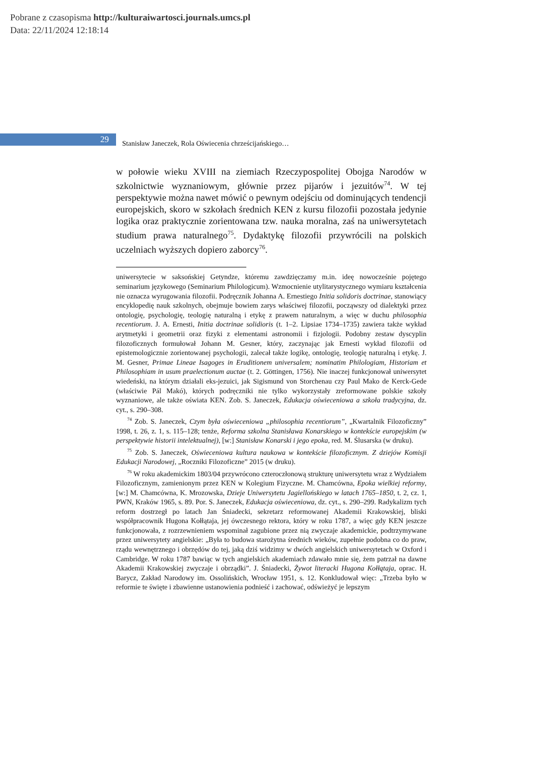Pobrane z czasopisma http://kulturaiwartosci.journals.umcs.pl
Data: 22/11/2024 12:18:14
29
Stanisław Janeczek, Rola Oświecenia chrześcijańskiego…
w połowie wieku XVIII na ziemiach Rzeczypospolitej Obojga Narodów w szkolnictwie wyznaniowym, głównie przez pijarów i jezuitów<sup>74</sup>. W tej perspektywie można nawet mówić o pewnym odejściu od dominujących tendencji europejskich, skoro w szkołach średnich KEN z kursu filozofii pozostała jedynie logika oraz praktycznie zorientowana tzw. nauka moralna, zaś na uniwersytetach studium prawa naturalnego<sup>75</sup>. Dydaktykę filozofii przywrócili na polskich uczelniach wyższych dopiero zaborcy<sup>76</sup>.
uniwersytecie w saksońskiej Getyndze, któremu zawdzięczamy m.in. ideę nowocześnie pojętego seminarium językowego (Seminarium Philologicum). Wzmocnienie utylitarystycznego wymiaru kształcenia nie oznacza wyrugowania filozofii. Podręcznik Johanna A. Ernestiego Initia solidoris doctrinae, stanowiący encyklopedię nauk szkolnych, obejmuje bowiem zarys właściwej filozofii, począwszy od dialektyki przez ontologię, psychologię, teologię naturalną i etykę z prawem naturalnym, a więc w duchu philosophia recentiorum. J. A. Ernesti, Initia doctrinae solidioris (t. 1–2. Lipsiae 1734–1735) zawiera także wykład arytmetyki i geometrii oraz fizyki z elementami astronomii i fizjologii. Podobny zestaw dyscyplin filozoficznych formułował Johann M. Gesner, który, zaczynając jak Ernesti wykład filozofii od epistemologicznie zorientowanej psychologii, zalecał także logikę, ontologię, teologię naturalną i etykę. J. M. Gesner, Primae Lineae Isagoges in Eruditionem universalem; nominatim Philologiam, Historiam et Philosophiam in usum praelectionum auctae (t. 2. Göttingen, 1756). Nie inaczej funkcjonował uniwersytet wiedeński, na którym działali eks-jezuici, jak Sigismund von Storchenau czy Paul Mako de Kerck-Gede (właściwie Pál Makó), których podręczniki nie tylko wykorzystały zreformowane polskie szkoły wyznaniowe, ale także oświata KEN. Zob. S. Janeczek, Edukacja oświeceniowa a szkoła tradycyjna, dz. cyt., s. 290–308.
<sup>74</sup> Zob. S. Janeczek, Czym była oświeceniowa „philosophia recentiorum”, „Kwartalnik Filozoficzny” 1998, t. 26, z. 1, s. 115–128; tenże, Reforma szkolna Stanisława Konarskiego w kontekście europejskim (w perspektywie historii intelektualnej), [w:] Stanisław Konarski i jego epoka, red. M. Ślusarska (w druku).
<sup>75</sup> Zob. S. Janeczek, Oświeceniowa kultura naukowa w kontekście filozoficznym. Z dziejów Komisji Edukacji Narodowej, „Roczniki Filozoficzne” 2015 (w druku).
<sup>76</sup> W roku akademickim 1803/04 przywrócono czteroczłonową strukturę uniwersytetu wraz z Wydziałem Filozoficznym, zamienionym przez KEN w Kolegium Fizyczne. M. Chamcówna, Epoka wielkiej reformy, [w:] M. Chamcówna, K. Mrozowska, Dzieje Uniwersytetu Jagiellońskiego w latach 1765–1850, t. 2, cz. 1, PWN, Kraków 1965, s. 89. Por. S. Janeczek, Edukacja oświeceniowa, dz. cyt., s. 290–299. Radykalizm tych reform dostrzegł po latach Jan Śniadecki, sekretarz reformowanej Akademii Krakowskiej, bliski współpracownik Hugona Kołłątaja, jej ówczesnego rektora, który w roku 1787, a więc gdy KEN jeszcze funkcjonowała, z rozrzewnieniem wspominał zagubione przez nią zwyczaje akademickie, podtrzymywane przez uniwersytety angielskie: „Była to budowa starożytna średnich wieków, zupełnie podobna co do praw, rządu wewnętrznego i obrzędów do tej, jaką dziś widzimy w dwóch angielskich uniwersytetach w Oxford i Cambridge. W roku 1787 bawiąc w tych angielskich akademiach zdawało mnie się, żem patrzał na dawne Akademii Krakowskiej zwyczaje i obrządki”. J. Śniadecki, Żywot literacki Hugona Kołłątaja, oprac. H. Barycz, Zakład Narodowy im. Ossolińskich, Wrocław 1951, s. 12. Konkludował więc: „Trzeba było w reformie te święte i zbawienne ustanowienia podnieść i zachować, odświeżyć je lepszym